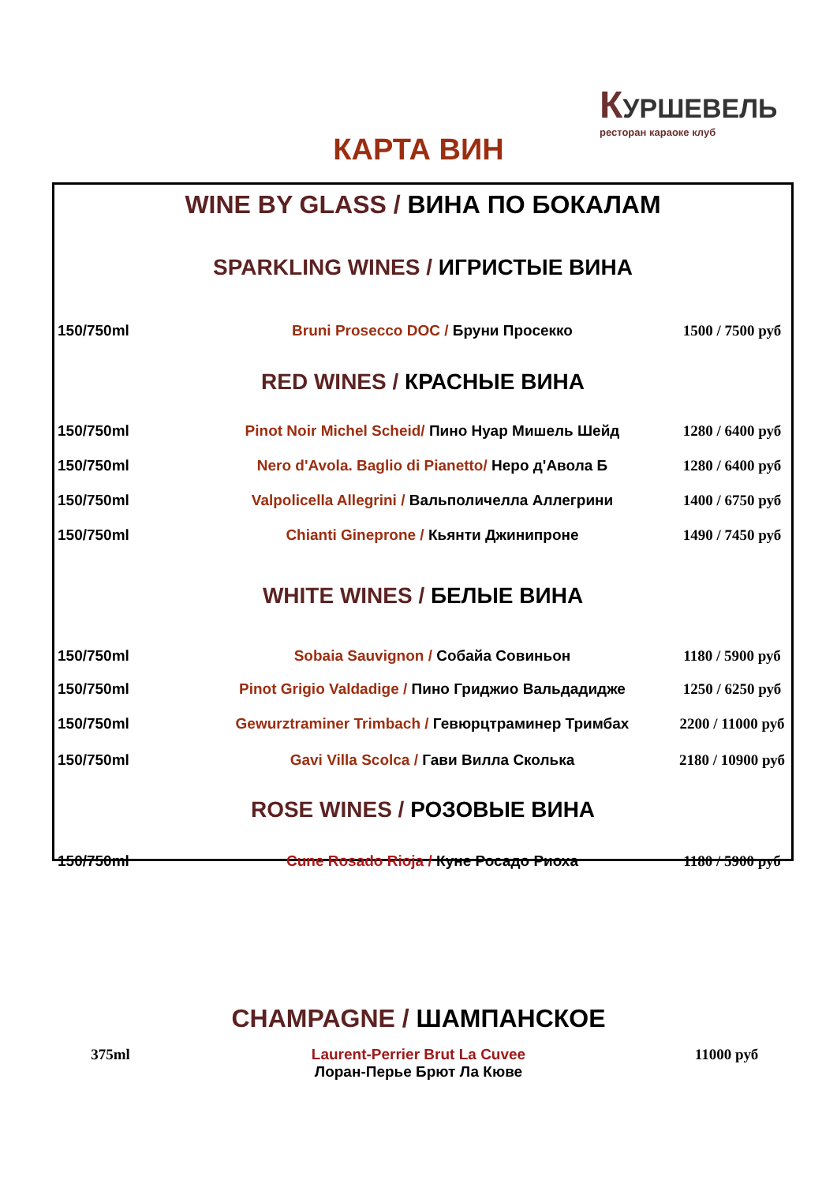КУРШЕВЕЛЬ
ресторан караоке клуб
КАРТА ВИН
| WINE BY GLASS / ВИНА ПО БОКАЛАМ | | |
| SPARKLING WINES / ИГРИСТЫЕ ВИНА | | |
| 150/750ml | Bruni Prosecco DOC / Бруни Просекко | 1500 / 7500 руб |
| RED WINES / КРАСНЫЕ ВИНА | | |
| 150/750ml | Pinot Noir Michel Scheid/ Пино Нуар Мишель Шейд | 1280 / 6400 руб |
| 150/750ml | Nero d'Avola. Baglio di Pianetto/ Неро д'Авола Б | 1280 / 6400 руб |
| 150/750ml | Valpolicella Allegrini / Вальполичелла Аллегрини | 1400 / 6750 руб |
| 150/750ml | Chianti Gineprone / Кьянти Джинипроне | 1490 / 7450 руб |
| WHITE WINES / БЕЛЫЕ ВИНА | | |
| 150/750ml | Sobaia Sauvignon / Собайа Совиньон | 1180 / 5900 руб |
| 150/750ml | Pinot Grigio Valdadige / Пино Гриджио Вальдадидже | 1250 / 6250 руб |
| 150/750ml | Gewurztraminer Trimbach / Гевюрцтраминер Тримбах | 2200 / 11000 руб |
| 150/750ml | Gavi Villa Scolca / Гави Вилла Сколька | 2180 / 10900 руб |
| ROSE WINES / РОЗОВЫЕ ВИНА | | |
| 150/750ml | Cune Rosado Rioja / Куне Росадо Риоха | 1180 / 5900 руб |
| CHAMPAGNE / ШАМПАНСКОЕ | | |
| 375ml | Laurent-Perrier Brut La Cuvee Лоран-Перье Брют Ла Кюве | 11000 руб |